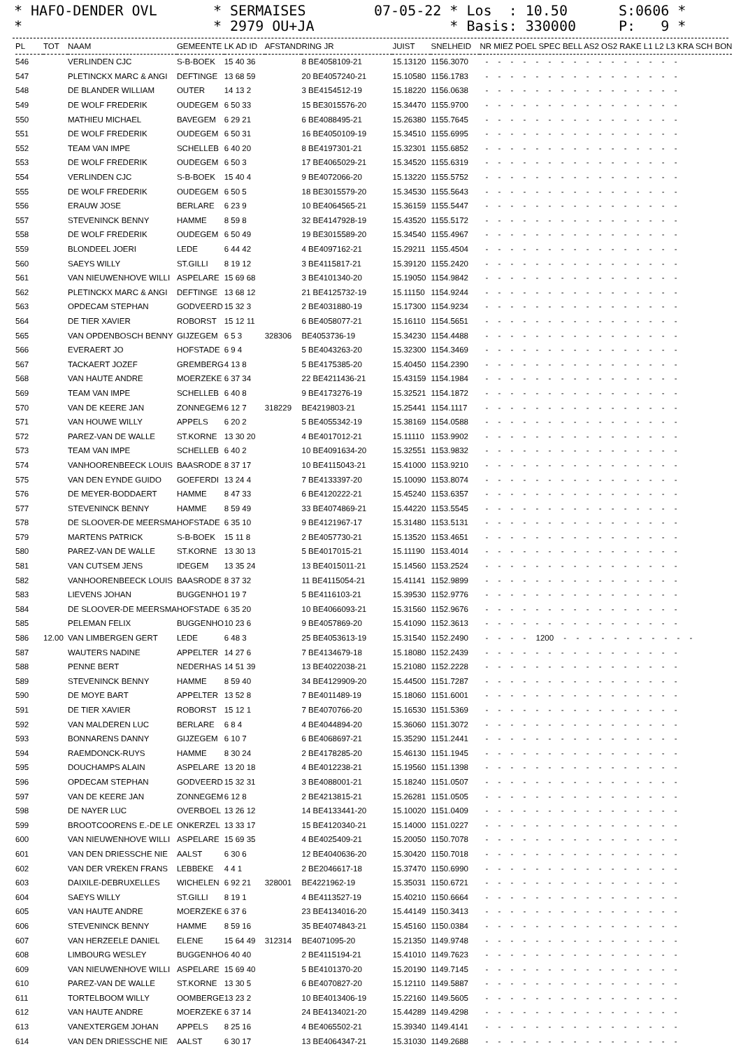* HAFO-DENDER OVL *
* SERMAISES * 2979 OU+JA
07-05-22 * Los : 10.50 * Basis: 330000
S:0606 * P: 9 *
| PL | TOT | NAAM | GEMEENTE | LK AD ID | AFSTAND | RING JR | JUIST | SNELHEID | NR MIEZ POEL SPEC BELL AS2 OS2 RAKE L1 L2 L3 KRA SCH BON |
| --- | --- | --- | --- | --- | --- | --- | --- | --- | --- |
| 546 | | VERLINDEN CJC | S-B-BOEK | 15 40 36 | | 8 BE4058109-21 | 15.13120 | 1156.3070 | - - - - - - - - - - - - - - - - |
| 547 | | PLETINCKX MARC & ANGI | DEFTINGE | 13 68 59 | | 20 BE4057240-21 | 15.10580 | 1156.1783 | - - - - - - - - - - - - - - - - |
| 548 | | DE BLANDER WILLIAM | OUTER | 14 13 2 | | 3 BE4154512-19 | 15.18220 | 1156.0638 | - - - - - - - - - - - - - - - - |
| 549 | | DE WOLF FREDERIK | OUDEGEM | 6 50 33 | | 15 BE3015576-20 | 15.34470 | 1155.9700 | - - - - - - - - - - - - - - - - |
| 550 | | MATHIEU MICHAEL | BAVEGEM | 6 29 21 | | 6 BE4088495-21 | 15.26380 | 1155.7645 | - - - - - - - - - - - - - - - - |
| 551 | | DE WOLF FREDERIK | OUDEGEM | 6 50 31 | | 16 BE4050109-19 | 15.34510 | 1155.6995 | - - - - - - - - - - - - - - - - |
| 552 | | TEAM VAN IMPE | SCHELLEB | 6 40 20 | | 8 BE4197301-21 | 15.32301 | 1155.6852 | - - - - - - - - - - - - - - - - |
| 553 | | DE WOLF FREDERIK | OUDEGEM | 6 50 3 | | 17 BE4065029-21 | 15.34520 | 1155.6319 | - - - - - - - - - - - - - - - - |
| 554 | | VERLINDEN CJC | S-B-BOEK | 15 40 4 | | 9 BE4072066-20 | 15.13220 | 1155.5752 | - - - - - - - - - - - - - - - - |
| 555 | | DE WOLF FREDERIK | OUDEGEM | 6 50 5 | | 18 BE3015579-20 | 15.34530 | 1155.5643 | - - - - - - - - - - - - - - - - |
| 556 | | ERAUW JOSE | BERLARE | 6 23 9 | | 10 BE4064565-21 | 15.36159 | 1155.5447 | - - - - - - - - - - - - - - - - |
| 557 | | STEVENINCK BENNY | HAMME | 8 59 8 | | 32 BE4147928-19 | 15.43520 | 1155.5172 | - - - - - - - - - - - - - - - - |
| 558 | | DE WOLF FREDERIK | OUDEGEM | 6 50 49 | | 19 BE3015589-20 | 15.34540 | 1155.4967 | - - - - - - - - - - - - - - - - |
| 559 | | BLONDEEL JOERI | LEDE | 6 44 42 | | 4 BE4097162-21 | 15.29211 | 1155.4504 | - - - - - - - - - - - - - - - - |
| 560 | | SAEYS WILLY | ST.GILLI | 8 19 12 | | 3 BE4115817-21 | 15.39120 | 1155.2420 | - - - - - - - - - - - - - - - - |
| 561 | | VAN NIEUWENHOVE WILLI | ASPELARE | 15 69 68 | | 3 BE4101340-20 | 15.19050 | 1154.9842 | - - - - - - - - - - - - - - - - |
| 562 | | PLETINCKX MARC & ANGI | DEFTINGE | 13 68 12 | | 21 BE4125732-19 | 15.11150 | 1154.9244 | - - - - - - - - - - - - - - - - |
| 563 | | OPDECAM STEPHAN | GODVEERD | 15 32 3 | | 2 BE4031880-19 | 15.17300 | 1154.9234 | - - - - - - - - - - - - - - - - |
| 564 | | DE TIER XAVIER | ROBORST | 15 12 11 | | 6 BE4058077-21 | 15.16110 | 1154.5651 | - - - - - - - - - - - - - - - - |
| 565 | | VAN OPDENBOSCH BENNY | GIJZEGEM | 6 5 3 | 328306 | BE4053736-19 | 15.34230 | 1154.4488 | - - - - - - - - - - - - - - - - |
| 566 | | EVERAERT JO | HOFSTADE | 6 9 4 | | 5 BE4043263-20 | 15.32300 | 1154.3469 | - - - - - - - - - - - - - - - - |
| 567 | | TACKAERT JOZEF | GREMBERG | 4 13 8 | | 5 BE4175385-20 | 15.40450 | 1154.2390 | - - - - - - - - - - - - - - - - |
| 568 | | VAN HAUTE ANDRE | MOERZEKE | 6 37 34 | | 22 BE4211436-21 | 15.43159 | 1154.1984 | - - - - - - - - - - - - - - - - |
| 569 | | TEAM VAN IMPE | SCHELLEB | 6 40 8 | | 9 BE4173276-19 | 15.32521 | 1154.1872 | - - - - - - - - - - - - - - - - |
| 570 | | VAN DE KEERE JAN | ZONNEGEM | 6 12 7 | 318229 | BE4219803-21 | 15.25441 | 1154.1117 | - - - - - - - - - - - - - - - - |
| 571 | | VAN HOUWE WILLY | APPELS | 6 20 2 | | 5 BE4055342-19 | 15.38169 | 1154.0588 | - - - - - - - - - - - - - - - - |
| 572 | | PAREZ-VAN DE WALLE | ST.KORNE | 13 30 20 | | 4 BE4017012-21 | 15.11110 | 1153.9902 | - - - - - - - - - - - - - - - - |
| 573 | | TEAM VAN IMPE | SCHELLEB | 6 40 2 | | 10 BE4091634-20 | 15.32551 | 1153.9832 | - - - - - - - - - - - - - - - - |
| 574 | | VANHOORENBEECK LOUIS | BAASRODE | 8 37 17 | | 10 BE4115043-21 | 15.41000 | 1153.9210 | - - - - - - - - - - - - - - - - |
| 575 | | VAN DEN EYNDE GUIDO | GOEFERDI | 13 24 4 | | 7 BE4133397-20 | 15.10090 | 1153.8074 | - - - - - - - - - - - - - - - - |
| 576 | | DE MEYER-BODDAERT | HAMME | 8 47 33 | | 6 BE4120222-21 | 15.45240 | 1153.6357 | - - - - - - - - - - - - - - - - |
| 577 | | STEVENINCK BENNY | HAMME | 8 59 49 | | 33 BE4074869-21 | 15.44220 | 1153.5545 | - - - - - - - - - - - - - - - - |
| 578 | | DE SLOOVER-DE MEERSMA | HOFSTADE | 6 35 10 | | 9 BE4121967-17 | 15.31480 | 1153.5131 | - - - - - - - - - - - - - - - - |
| 579 | | MARTENS PATRICK | S-B-BOEK | 15 11 8 | | 2 BE4057730-21 | 15.13520 | 1153.4651 | - - - - - - - - - - - - - - - - |
| 580 | | PAREZ-VAN DE WALLE | ST.KORNE | 13 30 13 | | 5 BE4017015-21 | 15.11190 | 1153.4014 | - - - - - - - - - - - - - - - - |
| 581 | | VAN CUTSEM JENS | IDEGEM | 13 35 24 | | 13 BE4015011-21 | 15.14560 | 1153.2524 | - - - - - - - - - - - - - - - - |
| 582 | | VANHOORENBEECK LOUIS | BAASRODE | 8 37 32 | | 11 BE4115054-21 | 15.41141 | 1152.9899 | - - - - - - - - - - - - - - - - |
| 583 | | LIEVENS JOHAN | BUGGENHO | 1 19 7 | | 5 BE4116103-21 | 15.39530 | 1152.9776 | - - - - - - - - - - - - - - - - |
| 584 | | DE SLOOVER-DE MEERSMA | HOFSTADE | 6 35 20 | | 10 BE4066093-21 | 15.31560 | 1152.9676 | - - - - - - - - - - - - - - - - |
| 585 | | PELEMAN FELIX | BUGGENHO | 10 23 6 | | 9 BE4057869-20 | 15.41090 | 1152.3613 | - - - - - - - - - - - - - - - - |
| 586 | 12.00 | VAN LIMBERGEN GERT | LEDE | 6 48 3 | | 25 BE4053613-19 | 15.31540 | 1152.2490 | - - - - 1200 - - - - - - - - - - - |
| 587 | | WAUTERS NADINE | APPELTER | 14 27 6 | | 7 BE4134679-18 | 15.18080 | 1152.2439 | - - - - - - - - - - - - - - - - |
| 588 | | PENNE BERT | NEDERHAS | 14 51 39 | | 13 BE4022038-21 | 15.21080 | 1152.2228 | - - - - - - - - - - - - - - - - |
| 589 | | STEVENINCK BENNY | HAMME | 8 59 40 | | 34 BE4129909-20 | 15.44500 | 1151.7287 | - - - - - - - - - - - - - - - - |
| 590 | | DE MOYE BART | APPELTER | 13 52 8 | | 7 BE4011489-19 | 15.18060 | 1151.6001 | - - - - - - - - - - - - - - - - |
| 591 | | DE TIER XAVIER | ROBORST | 15 12 1 | | 7 BE4070766-20 | 15.16530 | 1151.5369 | - - - - - - - - - - - - - - - - |
| 592 | | VAN MALDEREN LUC | BERLARE | 6 8 4 | | 4 BE4044894-20 | 15.36060 | 1151.3072 | - - - - - - - - - - - - - - - - |
| 593 | | BONNARENS DANNY | GIJZEGEM | 6 10 7 | | 6 BE4068697-21 | 15.35290 | 1151.2441 | - - - - - - - - - - - - - - - - |
| 594 | | RAEMDONCK-RUYS | HAMME | 8 30 24 | | 2 BE4178285-20 | 15.46130 | 1151.1945 | - - - - - - - - - - - - - - - - |
| 595 | | DOUCHAMPS ALAIN | ASPELARE | 13 20 18 | | 4 BE4012238-21 | 15.19560 | 1151.1398 | - - - - - - - - - - - - - - - - |
| 596 | | OPDECAM STEPHAN | GODVEERD | 15 32 31 | | 3 BE4088001-21 | 15.18240 | 1151.0507 | - - - - - - - - - - - - - - - - |
| 597 | | VAN DE KEERE JAN | ZONNEGEM | 6 12 8 | | 2 BE4213815-21 | 15.26281 | 1151.0505 | - - - - - - - - - - - - - - - - |
| 598 | | DE NAYER LUC | OVERBOEL | 13 26 12 | | 14 BE4133441-20 | 15.10020 | 1151.0409 | - - - - - - - - - - - - - - - - |
| 599 | | BROOTCOORENS E.-DE LE | ONKERZEL | 13 33 17 | | 15 BE4120340-21 | 15.14000 | 1151.0227 | - - - - - - - - - - - - - - - - |
| 600 | | VAN NIEUWENHOVE WILLI | ASPELARE | 15 69 35 | | 4 BE4025409-21 | 15.20050 | 1150.7078 | - - - - - - - - - - - - - - - - |
| 601 | | VAN DEN DRIESSCHE NIE | AALST | 6 30 6 | | 12 BE4040636-20 | 15.30420 | 1150.7018 | - - - - - - - - - - - - - - - - |
| 602 | | VAN DER VREKEN FRANS | LEBBEKE | 4 4 1 | | 2 BE2046617-18 | 15.37470 | 1150.6990 | - - - - - - - - - - - - - - - - |
| 603 | | DAIXILE-DEBRUXELLES | WICHELEN | 6 92 21 | 328001 | BE4221962-19 | 15.35031 | 1150.6721 | - - - - - - - - - - - - - - - - |
| 604 | | SAEYS WILLY | ST.GILLI | 8 19 1 | | 4 BE4113527-19 | 15.40210 | 1150.6664 | - - - - - - - - - - - - - - - - |
| 605 | | VAN HAUTE ANDRE | MOERZEKE | 6 37 6 | | 23 BE4134016-20 | 15.44149 | 1150.3413 | - - - - - - - - - - - - - - - - |
| 606 | | STEVENINCK BENNY | HAMME | 8 59 16 | | 35 BE4074843-21 | 15.45160 | 1150.0384 | - - - - - - - - - - - - - - - - |
| 607 | | VAN HERZEELE DANIEL | ELENE | 15 64 49 | 312314 | BE4071095-20 | 15.21350 | 1149.9748 | - - - - - - - - - - - - - - - - |
| 608 | | LIMBOURG WESLEY | BUGGENHO | 6 40 40 | | 2 BE4115194-21 | 15.41010 | 1149.7623 | - - - - - - - - - - - - - - - - |
| 609 | | VAN NIEUWENHOVE WILLI | ASPELARE | 15 69 40 | | 5 BE4101370-20 | 15.20190 | 1149.7145 | - - - - - - - - - - - - - - - - |
| 610 | | PAREZ-VAN DE WALLE | ST.KORNE | 13 30 5 | | 6 BE4070827-20 | 15.12110 | 1149.5887 | - - - - - - - - - - - - - - - - |
| 611 | | TORTELBOOM WILLY | OOMBERGE | 13 23 2 | | 10 BE4013406-19 | 15.22160 | 1149.5605 | - - - - - - - - - - - - - - - - |
| 612 | | VAN HAUTE ANDRE | MOERZEKE | 6 37 14 | | 24 BE4134021-20 | 15.44289 | 1149.4298 | - - - - - - - - - - - - - - - - |
| 613 | | VANEXTERGEM JOHAN | APPELS | 8 25 16 | | 4 BE4065502-21 | 15.39340 | 1149.4141 | - - - - - - - - - - - - - - - - |
| 614 | | VAN DEN DRIESSCHE NIE | AALST | 6 30 17 | | 13 BE4064347-21 | 15.31030 | 1149.2688 | - - - - - - - - - - - - - - - - |